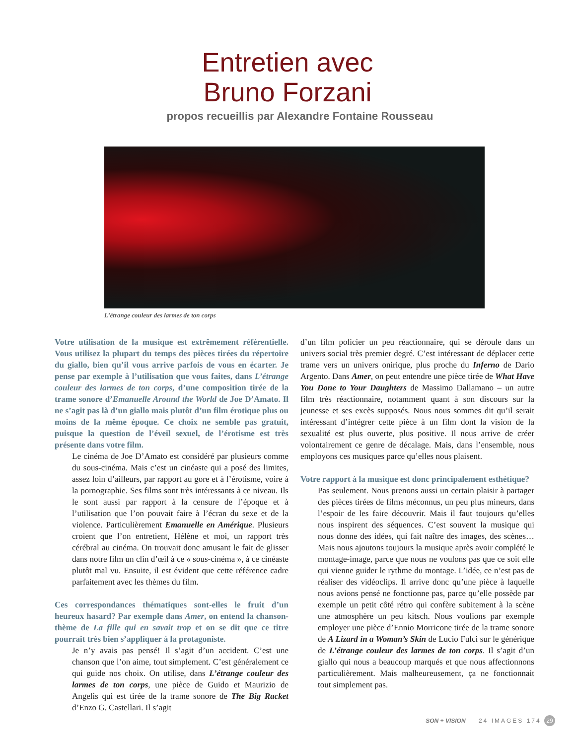Entretien avec
Bruno Forzani
propos recueillis par Alexandre Fontaine Rousseau
L’étrange couleur des larmes de ton corps
Votre utilisation de la musique est extrêmement référentielle. Vous utilisez la plupart du temps des pièces tirées du répertoire du giallo, bien qu’il vous arrive parfois de vous en écarter. Je pense par exemple à l’utilisation que vous faites, dans L’étrange couleur des larmes de ton corps, d’une composition tirée de la trame sonore d’Emanuelle Around the World de Joe D’Amato. Il ne s’agit pas là d’un giallo mais plutôt d’un film érotique plus ou moins de la même époque. Ce choix ne semble pas gratuit, puisque la question de l’éveil sexuel, de l’érotisme est très présente dans votre film.
Le cinéma de Joe D’Amato est considéré par plusieurs comme du sous-cinéma. Mais c’est un cinéaste qui a posé des limites, assez loin d’ailleurs, par rapport au gore et à l’érotisme, voire à la pornographie. Ses films sont très intéressants à ce niveau. Ils le sont aussi par rapport à la censure de l’époque et à l’utilisation que l’on pouvait faire à l’écran du sexe et de la violence. Particulièrement Emanuelle en Amérique. Plusieurs croient que l’on entretient, Hélène et moi, un rapport très cérébral au cinéma. On trouvait donc amusant le fait de glisser dans notre film un clin d’œil à ce « sous-cinéma », à ce cinéaste plutôt mal vu. Ensuite, il est évident que cette référence cadre parfaitement avec les thèmes du film.
Ces correspondances thématiques sont-elles le fruit d’un heureux hasard? Par exemple dans Amer, on entend la chanson-thème de La fille qui en savait trop et on se dit que ce titre pourrait très bien s’appliquer à la protagoniste.
Je n’y avais pas pensé! Il s’agit d’un accident. C’est une chanson que l’on aime, tout simplement. C’est généralement ce qui guide nos choix. On utilise, dans L’étrange couleur des larmes de ton corps, une pièce de Guido et Maurizio de Angelis qui est tirée de la trame sonore de The Big Racket d’Enzo G. Castellari. Il s’agit
d’un film policier un peu réactionnaire, qui se déroule dans un univers social très premier degré. C’est intéressant de déplacer cette trame vers un univers onirique, plus proche du Inferno de Dario Argento. Dans Amer, on peut entendre une pièce tirée de What Have You Done to Your Daughters de Massimo Dallamano – un autre film très réactionnaire, notamment quant à son discours sur la jeunesse et ses excès supposés. Nous nous sommes dit qu’il serait intéressant d’intégrer cette pièce à un film dont la vision de la sexualité est plus ouverte, plus positive. Il nous arrive de créer volontairement ce genre de décalage. Mais, dans l’ensemble, nous employons ces musiques parce qu’elles nous plaisent.
Votre rapport à la musique est donc principalement esthétique?
Pas seulement. Nous prenons aussi un certain plaisir à partager des pièces tirées de films méconnus, un peu plus mineurs, dans l’espoir de les faire découvrir. Mais il faut toujours qu’elles nous inspirent des séquences. C’est souvent la musique qui nous donne des idées, qui fait naître des images, des scènes… Mais nous ajoutons toujours la musique après avoir complété le montage-image, parce que nous ne voulons pas que ce soit elle qui vienne guider le rythme du montage. L’idée, ce n’est pas de réaliser des vidéoclips. Il arrive donc qu’une pièce à laquelle nous avions pensé ne fonctionne pas, parce qu’elle possède par exemple un petit côté rétro qui confère subitement à la scène une atmosphère un peu kitsch. Nous voulions par exemple employer une pièce d’Ennio Morricone tirée de la trame sonore de A Lizard in a Woman’s Skin de Lucio Fulci sur le générique de L’étrange couleur des larmes de ton corps. Il s’agit d’un giallo qui nous a beaucoup marqués et que nous affectionnons particulièrement. Mais malheureusement, ça ne fonctionnait tout simplement pas.
SON + VISION 24 IMAGES 174 29